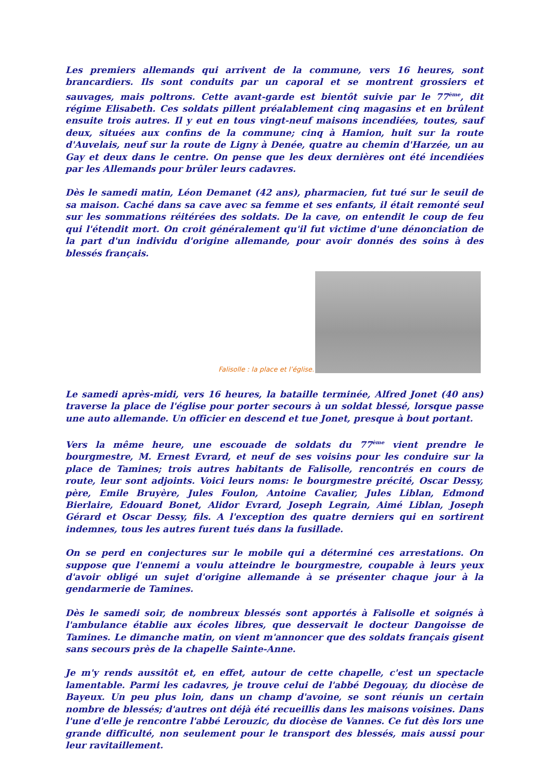Les premiers allemands qui arrivent de la commune, vers 16 heures, sont brancardiers. Ils sont conduits par un caporal et se montrent grossiers et sauvages, mais poltrons. Cette avant-garde est bientôt suivie par le 77<sup>ème</sup>, dit régime Elisabeth. Ces soldats pillent préalablement cinq magasins et en brûlent ensuite trois autres. Il y eut en tous vingt-neuf maisons incendiées, toutes, sauf deux, situées aux confins de la commune; cinq à Hamion, huit sur la route d'Auvelais, neuf sur la route de Ligny à Denée, quatre au chemin d'Harzée, un au Gay et deux dans le centre. On pense que les deux dernières ont été incendiées par les Allemands pour brûler leurs cadavres.
Dès le samedi matin, Léon Demanet (42 ans), pharmacien, fut tué sur le seuil de sa maison. Caché dans sa cave avec sa femme et ses enfants, il était remonté seul sur les sommations réitérées des soldats. De la cave, on entendit le coup de feu qui l'étendit mort. On croit généralement qu'il fut victime d'une dénonciation de la part d'un individu d'origine allemande, pour avoir donnés des soins à des blessés français.
Falisolle : la place et l’église.
Le samedi après-midi, vers 16 heures, la bataille terminée, Alfred Jonet (40 ans) traverse la place de l'église pour porter secours à un soldat blessé, lorsque passe une auto allemande. Un officier en descend et tue Jonet, presque à bout portant.
Vers la même heure, une escouade de soldats du 77<sup>ème</sup> vient prendre le bourgmestre, M. Ernest Evrard, et neuf de ses voisins pour les conduire sur la place de Tamines; trois autres habitants de Falisolle, rencontrés en cours de route, leur sont adjoints. Voici leurs noms: le bourgmestre précité, Oscar Dessy, père, Emile Bruyère, Jules Foulon, Antoine Cavalier, Jules Liblan, Edmond Bierlaire, Edouard Bonet, Alidor Evrard, Joseph Legrain, Aimé Liblan, Joseph Gérard et Oscar Dessy, fils. A l'exception des quatre derniers qui en sortirent indemnes, tous les autres furent tués dans la fusillade.
On se perd en conjectures sur le mobile qui a déterminé ces arrestations. On suppose que l'ennemi a voulu atteindre le bourgmestre, coupable à leurs yeux d'avoir obligé un sujet d'origine allemande à se présenter chaque jour à la gendarmerie de Tamines.
Dès le samedi soir, de nombreux blessés sont apportés à Falisolle et soignés à l'ambulance établie aux écoles libres, que desservait le docteur Dangoisse de Tamines. Le dimanche matin, on vient m'annoncer que des soldats français gisent sans secours près de la chapelle Sainte-Anne.
Je m'y rends aussitôt et, en effet, autour de cette chapelle, c'est un spectacle lamentable. Parmi les cadavres, je trouve celui de l'abbé Degouay, du diocèse de Bayeux. Un peu plus loin, dans un champ d'avoine, se sont réunis un certain nombre de blessés; d'autres ont déjà été recueillis dans les maisons voisines. Dans l'une d'elle je rencontre l'abbé Lerouzic, du diocèse de Vannes. Ce fut dès lors une grande difficulté, non seulement pour le transport des blessés, mais aussi pour leur ravitaillement.